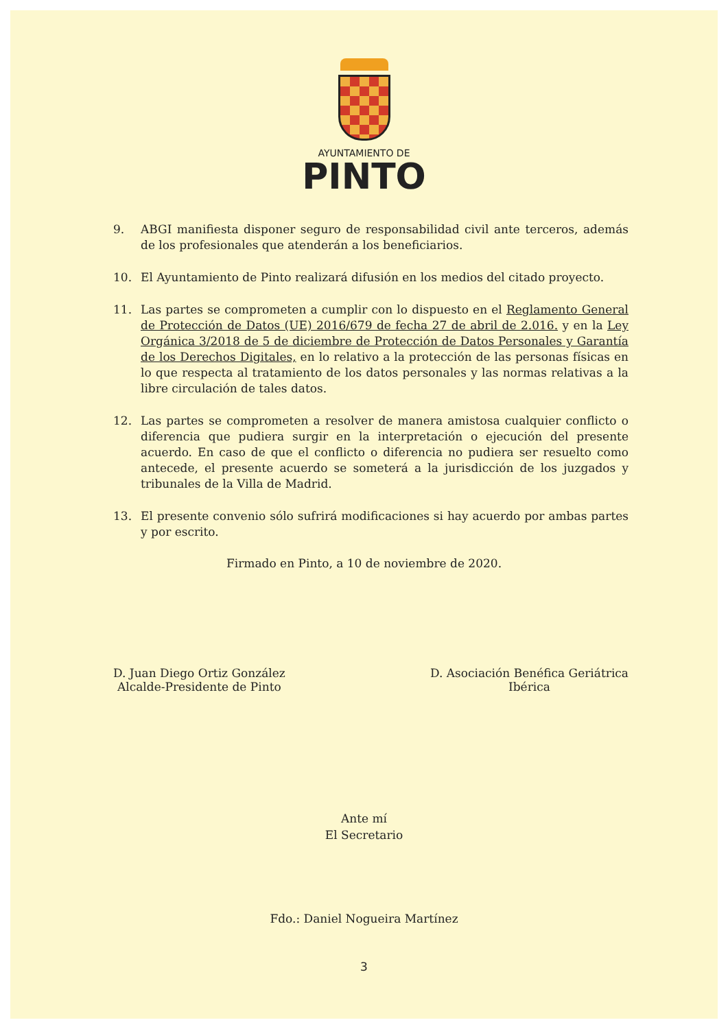AYUNTAMIENTO DE
PINTO
9. ABGI manifiesta disponer seguro de responsabilidad civil ante terceros, además de los profesionales que atenderán a los beneficiarios.
10. El Ayuntamiento de Pinto realizará difusión en los medios del citado proyecto.
11. Las partes se comprometen a cumplir con lo dispuesto en el Reglamento General de Protección de Datos (UE) 2016/679 de fecha 27 de abril de 2.016. y en la Ley Orgánica 3/2018 de 5 de diciembre de Protección de Datos Personales y Garantía de los Derechos Digitales, en lo relativo a la protección de las personas físicas en lo que respecta al tratamiento de los datos personales y las normas relativas a la libre circulación de tales datos.
12. Las partes se comprometen a resolver de manera amistosa cualquier conflicto o diferencia que pudiera surgir en la interpretación o ejecución del presente acuerdo. En caso de que el conflicto o diferencia no pudiera ser resuelto como antecede, el presente acuerdo se someterá a la jurisdicción de los juzgados y tribunales de la Villa de Madrid.
13. El presente convenio sólo sufrirá modificaciones si hay acuerdo por ambas partes y por escrito.
Firmado en Pinto, a 10 de noviembre de 2020.
D. Juan Diego Ortiz González
Alcalde-Presidente de Pinto
D. Asociación Benéfica Geriátrica
Ibérica
Ante mí
El Secretario
Fdo.: Daniel Nogueira Martínez
3